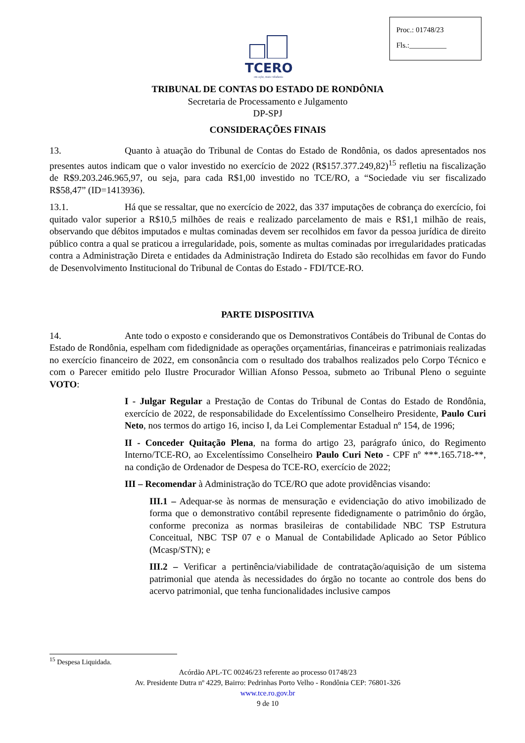Proc.: 01748/23
Fls.:__________
TCERO
em ação, mais cidadania
TRIBUNAL DE CONTAS DO ESTADO DE RONDÔNIA
Secretaria de Processamento e Julgamento
DP-SPJ
CONSIDERAÇÕES FINAIS
13. Quanto à atuação do Tribunal de Contas do Estado de Rondônia, os dados apresentados nos presentes autos indicam que o valor investido no exercício de 2022 (R$157.377.249,82)<sup>15</sup> refletiu na fiscalização de R$9.203.246.965,97, ou seja, para cada R$1,00 investido no TCE/RO, a “Sociedade viu ser fiscalizado R$58,47” (ID=1413936).
13.1. Há que se ressaltar, que no exercício de 2022, das 337 imputações de cobrança do exercício, foi quitado valor superior a R$10,5 milhões de reais e realizado parcelamento de mais e R$1,1 milhão de reais, observando que débitos imputados e multas cominadas devem ser recolhidos em favor da pessoa jurídica de direito público contra a qual se praticou a irregularidade, pois, somente as multas cominadas por irregularidades praticadas contra a Administração Direta e entidades da Administração Indireta do Estado são recolhidas em favor do Fundo de Desenvolvimento Institucional do Tribunal de Contas do Estado - FDI/TCE-RO.
PARTE DISPOSITIVA
14. Ante todo o exposto e considerando que os Demonstrativos Contábeis do Tribunal de Contas do Estado de Rondônia, espelham com fidedignidade as operações orçamentárias, financeiras e patrimoniais realizadas no exercício financeiro de 2022, em consonância com o resultado dos trabalhos realizados pelo Corpo Técnico e com o Parecer emitido pelo Ilustre Procurador Willian Afonso Pessoa, submeto ao Tribunal Pleno o seguinte VOTO:
I - Julgar Regular a Prestação de Contas do Tribunal de Contas do Estado de Rondônia, exercício de 2022, de responsabilidade do Excelentíssimo Conselheiro Presidente, Paulo Curi Neto, nos termos do artigo 16, inciso I, da Lei Complementar Estadual nº 154, de 1996;
II - Conceder Quitação Plena, na forma do artigo 23, parágrafo único, do Regimento Interno/TCE-RO, ao Excelentíssimo Conselheiro Paulo Curi Neto - CPF nº ***.165.718-**, na condição de Ordenador de Despesa do TCE-RO, exercício de 2022;
III – Recomendar à Administração do TCE/RO que adote providências visando:
III.1 – Adequar-se às normas de mensuração e evidenciação do ativo imobilizado de forma que o demonstrativo contábil represente fidedignamente o patrimônio do órgão, conforme preconiza as normas brasileiras de contabilidade NBC TSP Estrutura Conceitual, NBC TSP 07 e o Manual de Contabilidade Aplicado ao Setor Público (Mcasp/STN); e
III.2 – Verificar a pertinência/viabilidade de contratação/aquisição de um sistema patrimonial que atenda às necessidades do órgão no tocante ao controle dos bens do acervo patrimonial, que tenha funcionalidades inclusive campos
<sup>15</sup> Despesa Liquidada.
Acórdão APL-TC 00246/23 referente ao processo 01748/23
Av. Presidente Dutra nº 4229, Bairro: Pedrinhas Porto Velho - Rondônia CEP: 76801-326
www.tce.ro.gov.br
9 de 10